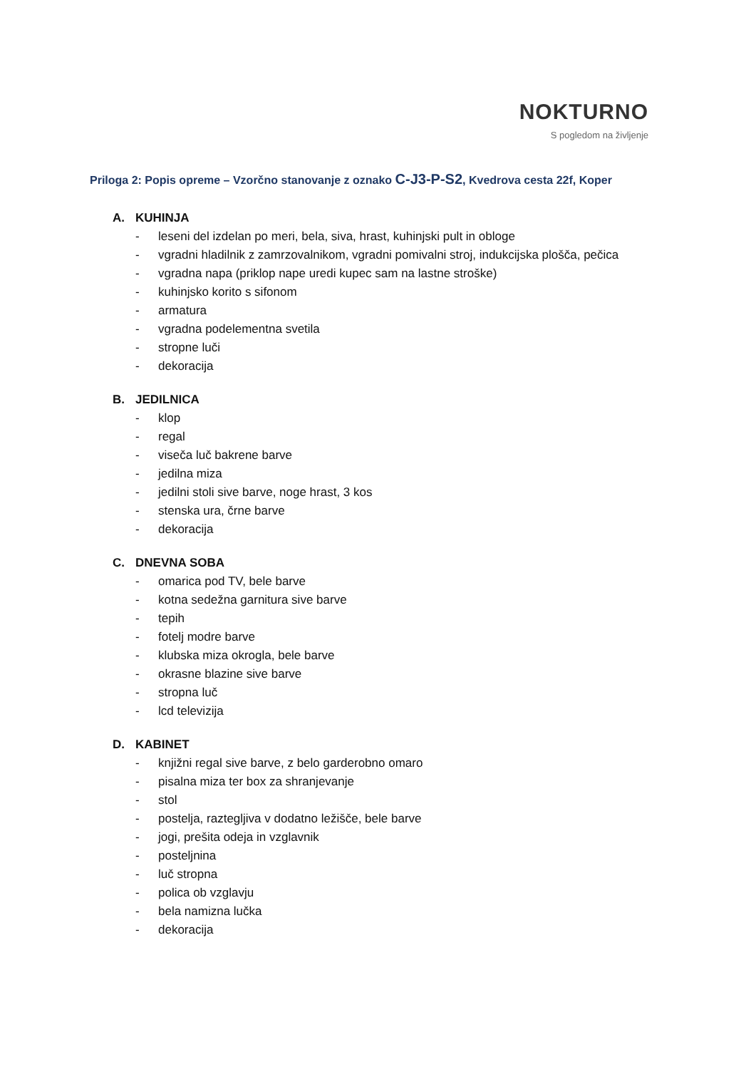NOKTURNO
S pogledom na življenje
Priloga 2: Popis opreme – Vzorčno stanovanje z oznako C-J3-P-S2, Kvedrova cesta 22f, Koper
A. KUHINJA
- leseni del izdelan po meri, bela, siva, hrast, kuhinjski pult in obloge
- vgradni hladilnik z zamrzovalnikom, vgradni pomivalni stroj, indukcijska plošča, pečica
- vgradna napa (priklop nape uredi kupec sam na lastne stroške)
- kuhinjsko korito s sifonom
- armatura
- vgradna podelementna svetila
- stropne luči
- dekoracija
B. JEDILNICA
- klop
- regal
- viseča luč bakrene barve
- jedilna miza
- jedilni stoli sive barve, noge hrast, 3 kos
- stenska ura, črne barve
- dekoracija
C. DNEVNA SOBA
- omarica pod TV, bele barve
- kotna sedežna garnitura sive barve
- tepih
- fotelj modre barve
- klubska miza okrogla, bele barve
- okrasne blazine sive barve
- stropna luč
- lcd televizija
D. KABINET
- knjižni regal sive barve, z belo garderobno omaro
- pisalna miza ter box za shranjevanje
- stol
- postelja, raztegljiva v dodatno ležišče, bele barve
- jogi, prešita odeja in vzglavnik
- posteljnina
- luč stropna
- polica ob vzglavju
- bela namizna lučka
- dekoracija